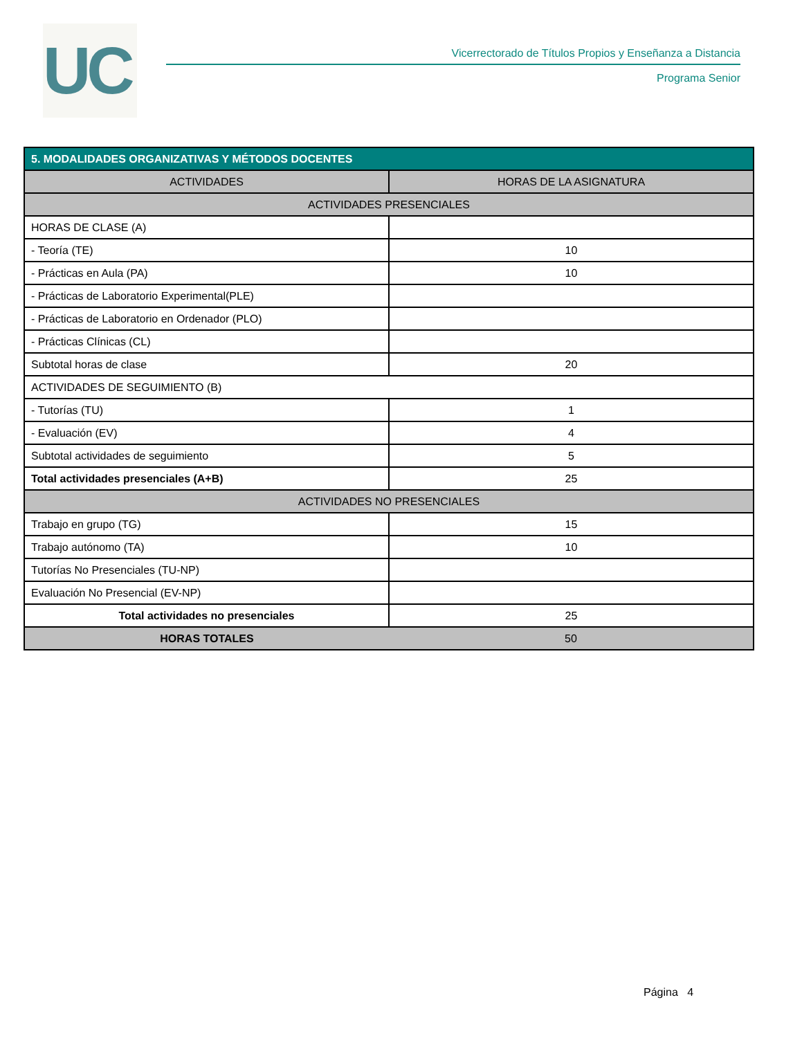UC
Vicerrectorado de Títulos Propios y Enseñanza a Distancia
Programa Senior
| 5. MODALIDADES ORGANIZATIVAS Y MÉTODOS DOCENTES | |
| --- | --- |
| ACTIVIDADES | HORAS DE LA ASIGNATURA |
| ACTIVIDADES PRESENCIALES | |
| HORAS DE CLASE (A) | |
| - Teoría (TE) | 10 |
| - Prácticas en Aula (PA) | 10 |
| - Prácticas de Laboratorio Experimental(PLE) | |
| - Prácticas de Laboratorio en Ordenador (PLO) | |
| - Prácticas Clínicas (CL) | |
| Subtotal horas de clase | 20 |
| ACTIVIDADES DE SEGUIMIENTO (B) | |
| - Tutorías (TU) | 1 |
| - Evaluación (EV) | 4 |
| Subtotal actividades de seguimiento | 5 |
| Total actividades presenciales (A+B) | 25 |
| ACTIVIDADES NO PRESENCIALES | |
| Trabajo en grupo (TG) | 15 |
| Trabajo autónomo (TA) | 10 |
| Tutorías No Presenciales (TU-NP) | |
| Evaluación No Presencial (EV-NP) | |
| Total actividades no presenciales | 25 |
| HORAS TOTALES | 50 |
Página 4